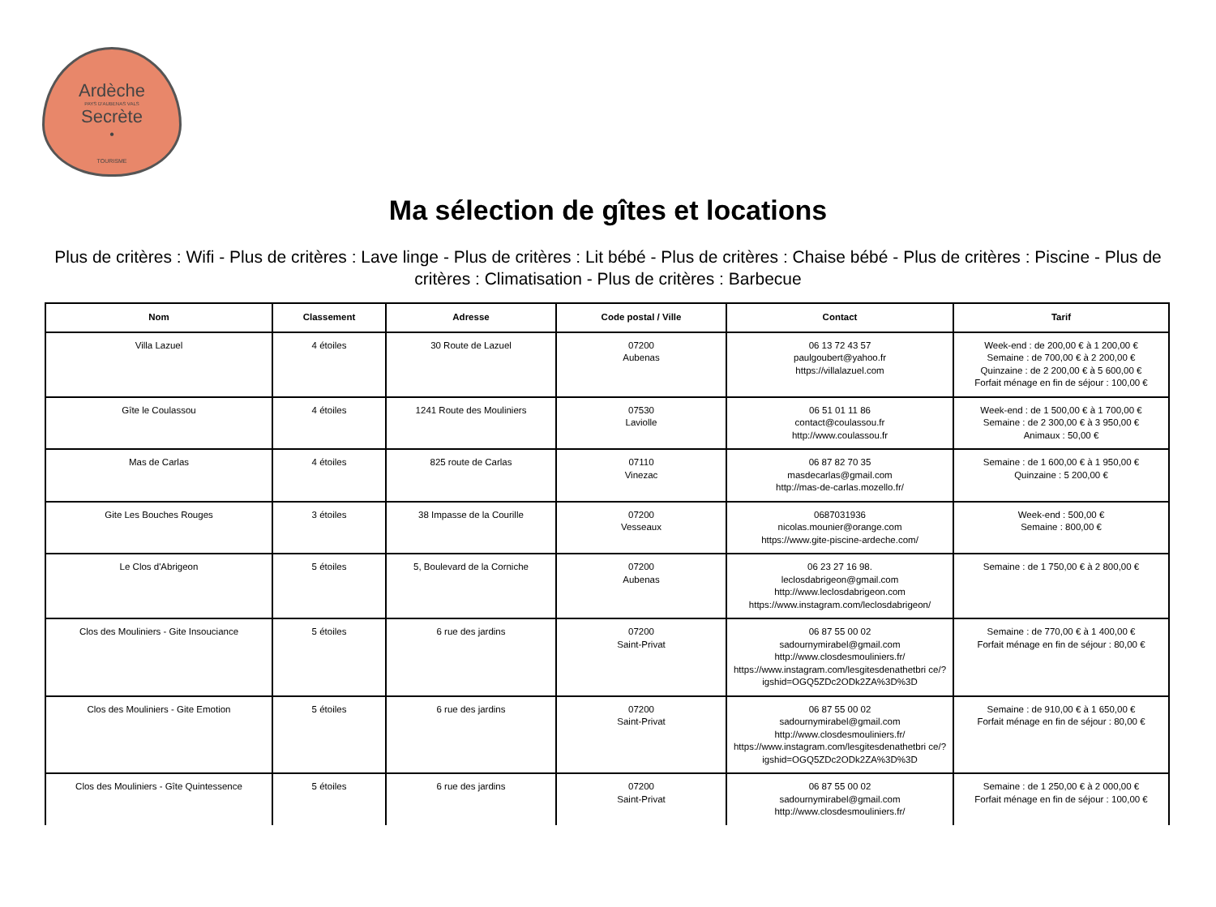Ardèche
PAYS D'AUBENAS VALS
Secrète
•
TOURISME
Ma sélection de gîtes et locations
Plus de critères : Wifi - Plus de critères : Lave linge - Plus de critères : Lit bébé - Plus de critères : Chaise bébé - Plus de critères : Piscine - Plus de critères : Climatisation - Plus de critères : Barbecue
| Nom | Classement | Adresse | Code postal / Ville | Contact | Tarif |
| --- | --- | --- | --- | --- | --- |
| Villa Lazuel | 4 étoiles | 30 Route de Lazuel | 07200 Aubenas | 06 13 72 43 57 paulgoubert@yahoo.fr https://villalazuel.com | Week-end : de 200,00 € à 1 200,00 € Semaine : de 700,00 € à 2 200,00 € Quinzaine : de 2 200,00 € à 5 600,00 € Forfait ménage en fin de séjour : 100,00 € |
| Gîte le Coulassou | 4 étoiles | 1241 Route des Mouliniers | 07530 Laviolle | 06 51 01 11 86 contact@coulassou.fr http://www.coulassou.fr | Week-end : de 1 500,00 € à 1 700,00 € Semaine : de 2 300,00 € à 3 950,00 € Animaux : 50,00 € |
| Mas de Carlas | 4 étoiles | 825 route de Carlas | 07110 Vinezac | 06 87 82 70 35 masdecarlas@gmail.com http://mas-de-carlas.mozello.fr/ | Semaine : de 1 600,00 € à 1 950,00 € Quinzaine : 5 200,00 € |
| Gite Les Bouches Rouges | 3 étoiles | 38 Impasse de la Courille | 07200 Vesseaux | 0687031936 nicolas.mounier@orange.com https://www.gite-piscine-ardeche.com/ | Week-end : 500,00 € Semaine : 800,00 € |
| Le Clos d'Abrigeon | 5 étoiles | 5, Boulevard de la Corniche | 07200 Aubenas | 06 23 27 16 98. leclosdabrigeon@gmail.com http://www.leclosdabrigeon.com https://www.instagram.com/leclosdabrigeon/ | Semaine : de 1 750,00 € à 2 800,00 € |
| Clos des Mouliniers - Gite Insouciance | 5 étoiles | 6 rue des jardins | 07200 Saint-Privat | 06 87 55 00 02 sadournymirabel@gmail.com http://www.closdesmouliniers.fr/ https://www.instagram.com/lesgitesdenathetbri ce/?igshid=OGQ5ZDc2ODk2ZA%3D%3D | Semaine : de 770,00 € à 1 400,00 € Forfait ménage en fin de séjour : 80,00 € |
| Clos des Mouliniers - Gite Emotion | 5 étoiles | 6 rue des jardins | 07200 Saint-Privat | 06 87 55 00 02 sadournymirabel@gmail.com http://www.closdesmouliniers.fr/ https://www.instagram.com/lesgitesdenathetbri ce/?igshid=OGQ5ZDc2ODk2ZA%3D%3D | Semaine : de 910,00 € à 1 650,00 € Forfait ménage en fin de séjour : 80,00 € |
| Clos des Mouliniers - Gîte Quintessence | 5 étoiles | 6 rue des jardins | 07200 Saint-Privat | 06 87 55 00 02 sadournymirabel@gmail.com http://www.closdesmouliniers.fr/ | Semaine : de 1 250,00 € à 2 000,00 € Forfait ménage en fin de séjour : 100,00 € |